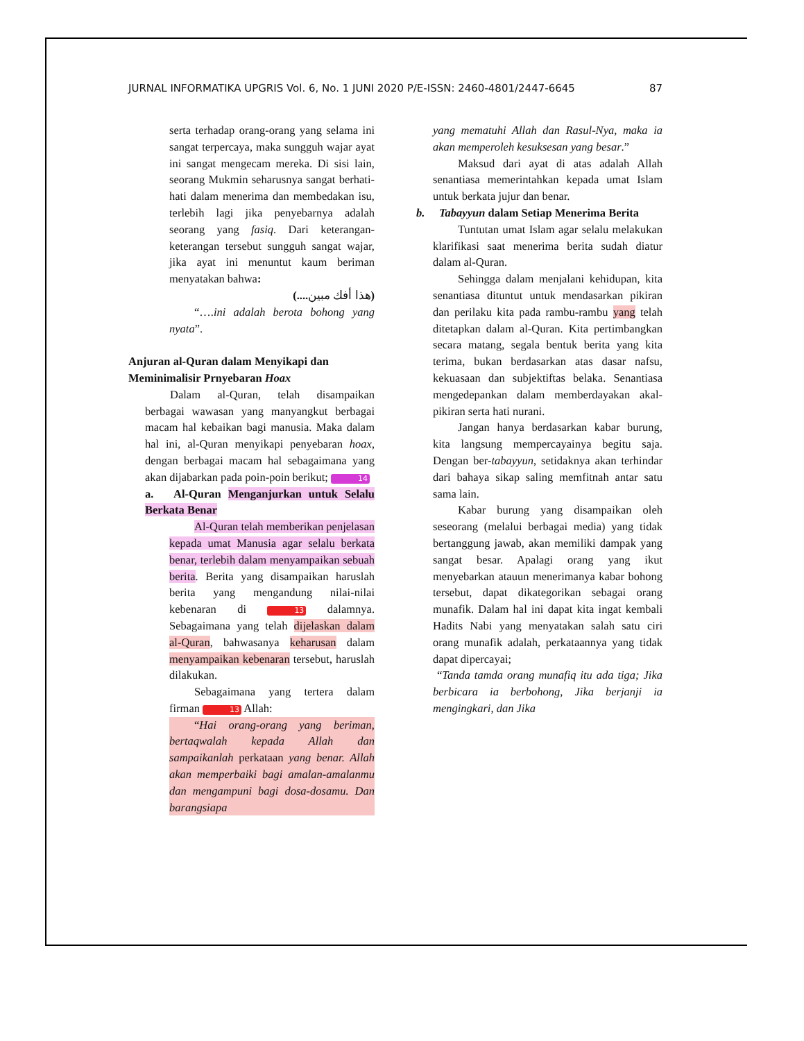JURNAL INFORMATIKA UPGRIS Vol. 6, No. 1 JUNI 2020 P/E-ISSN: 2460-4801/2447-6645 87
serta terhadap orang-orang yang selama ini sangat terpercaya, maka sungguh wajar ayat ini sangat mengecam mereka. Di sisi lain, seorang Mukmin seharusnya sangat berhati-hati dalam menerima dan membedakan isu, terlebih lagi jika penyebarnya adalah seorang yang fasiq. Dari keterangan-keterangan tersebut sungguh sangat wajar, jika ayat ini menuntut kaum beriman menyatakan bahwa:
(.... هذا أفك مبين)
“….ini adalah berota bohong yang nyata”.
Anjuran al-Quran dalam Menyikapi dan Meminimalisir Prnyebaran Hoax
Dalam al-Quran, telah disampaikan berbagai wawasan yang manyangkut berbagai macam hal kebaikan bagi manusia. Maka dalam hal ini, al-Quran menyikapi penyebaran hoax, dengan berbagai macam hal sebagaimana yang akan dijabarkan pada poin-poin berikut; 14
a. Al-Quran Menganjurkan untuk Selalu Berkata Benar
Al-Quran telah memberikan penjelasan kepada umat Manusia agar selalu berkata benar, terlebih dalam menyampaikan sebuah berita. Berita yang disampaikan haruslah berita yang mengandung nilai-nilai kebenaran di 13 dalamnya. Sebagaimana yang telah dijelaskan dalam al-Quran, bahwasanya keharusan dalam menyampaikan kebenaran tersebut, haruslah dilakukan.
Sebagaimana yang tertera dalam firman 13 Allah:
“Hai orang-orang yang beriman, bertaqwalah kepada Allah dan sampaikanlah perkataan yang benar. Allah akan memperbaiki bagi amalan-amalanmu dan mengampuni bagi dosa-dosamu. Dan barangsiapa
yang mematuhi Allah dan Rasul-Nya, maka ia akan memperoleh kesuksesan yang besar.”
Maksud dari ayat di atas adalah Allah senantiasa memerintahkan kepada umat Islam untuk berkata jujur dan benar.
b. Tabayyun dalam Setiap Menerima Berita
Tuntutan umat Islam agar selalu melakukan klarifikasi saat menerima berita sudah diatur dalam al-Quran.
Sehingga dalam menjalani kehidupan, kita senantiasa dituntut untuk mendasarkan pikiran dan perilaku kita pada rambu-rambu yang telah ditetapkan dalam al-Quran. Kita pertimbangkan secara matang, segala bentuk berita yang kita terima, bukan berdasarkan atas dasar nafsu, kekuasaan dan subjektiftas belaka. Senantiasa mengedepankan dalam memberdayakan akal-pikiran serta hati nurani.
Jangan hanya berdasarkan kabar burung, kita langsung mempercayainya begitu saja. Dengan ber-tabayyun, setidaknya akan terhindar dari bahaya sikap saling memfitnah antar satu sama lain.
Kabar burung yang disampaikan oleh seseorang (melalui berbagai media) yang tidak bertanggung jawab, akan memiliki dampak yang sangat besar. Apalagi orang yang ikut menyebarkan atauun menerimanya kabar bohong tersebut, dapat dikategorikan sebagai orang munafik. Dalam hal ini dapat kita ingat kembali Hadits Nabi yang menyatakan salah satu ciri orang munafik adalah, perkataannya yang tidak dapat dipercayai;
“Tanda tamda orang munafiq itu ada tiga; Jika berbicara ia berbohong, Jika berjanji ia mengingkari, dan Jika